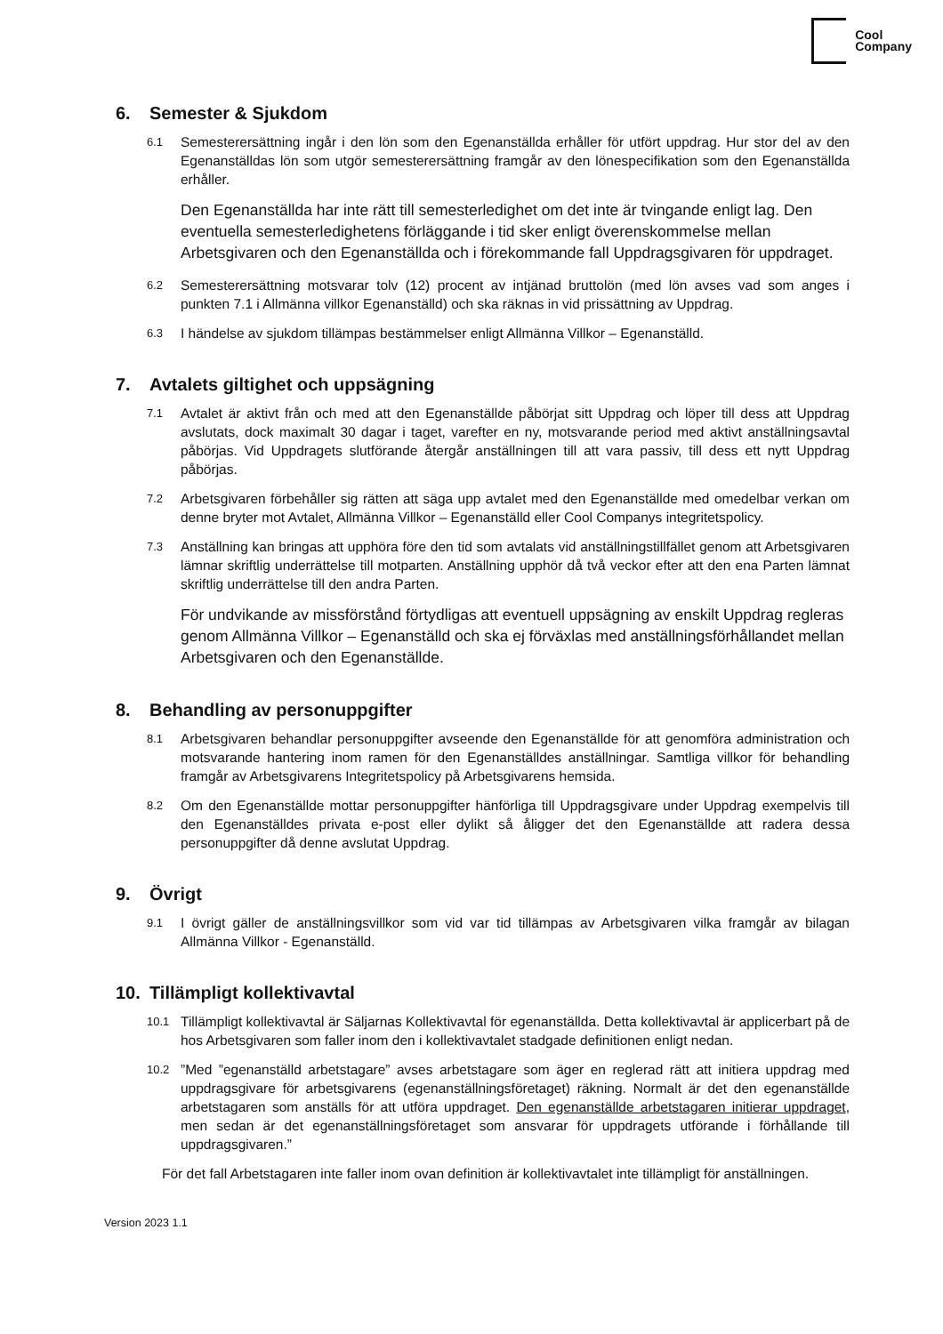Cool
Company
6. Semester & Sjukdom
6.1 Semesterersättning ingår i den lön som den Egenanställda erhåller för utfört uppdrag. Hur stor del av den Egenanställdas lön som utgör semesterersättning framgår av den lönespecifikation som den Egenanställda erhåller.
Den Egenanställda har inte rätt till semesterledighet om det inte är tvingande enligt lag. Den eventuella semesterledighetens förläggande i tid sker enligt överenskommelse mellan Arbetsgivaren och den Egenanställda och i förekommande fall Uppdragsgivaren för uppdraget.
6.2 Semesterersättning motsvarar tolv (12) procent av intjänad bruttolön (med lön avses vad som anges i punkten 7.1 i Allmänna villkor Egenanställd) och ska räknas in vid prissättning av Uppdrag.
6.3 I händelse av sjukdom tillämpas bestämmelser enligt Allmänna Villkor – Egenanställd.
7. Avtalets giltighet och uppsägning
7.1 Avtalet är aktivt från och med att den Egenanställde påbörjat sitt Uppdrag och löper till dess att Uppdrag avslutats, dock maximalt 30 dagar i taget, varefter en ny, motsvarande period med aktivt anställningsavtal påbörjas. Vid Uppdragets slutförande återgår anställningen till att vara passiv, till dess ett nytt Uppdrag påbörjas.
7.2 Arbetsgivaren förbehåller sig rätten att säga upp avtalet med den Egenanställde med omedelbar verkan om denne bryter mot Avtalet, Allmänna Villkor – Egenanställd eller Cool Companys integritetspolicy.
7.3 Anställning kan bringas att upphöra före den tid som avtalats vid anställningstillfället genom att Arbetsgivaren lämnar skriftlig underrättelse till motparten. Anställning upphör då två veckor efter att den ena Parten lämnat skriftlig underrättelse till den andra Parten.
För undvikande av missförstånd förtydligas att eventuell uppsägning av enskilt Uppdrag regleras genom Allmänna Villkor – Egenanställd och ska ej förväxlas med anställningsförhållandet mellan Arbetsgivaren och den Egenanställde.
8. Behandling av personuppgifter
8.1 Arbetsgivaren behandlar personuppgifter avseende den Egenanställde för att genomföra administration och motsvarande hantering inom ramen för den Egenanställdes anställningar. Samtliga villkor för behandling framgår av Arbetsgivarens Integritetspolicy på Arbetsgivarens hemsida.
8.2 Om den Egenanställde mottar personuppgifter hänförliga till Uppdragsgivare under Uppdrag exempelvis till den Egenanställdes privata e-post eller dylikt så åligger det den Egenanställde att radera dessa personuppgifter då denne avslutat Uppdrag.
9. Övrigt
9.1 I övrigt gäller de anställningsvillkor som vid var tid tillämpas av Arbetsgivaren vilka framgår av bilagan Allmänna Villkor - Egenanställd.
10. Tillämpligt kollektivavtal
10.1 Tillämpligt kollektivavtal är Säljarnas Kollektivavtal för egenanställda. Detta kollektivavtal är applicerbart på de hos Arbetsgivaren som faller inom den i kollektivavtalet stadgade definitionen enligt nedan.
10.2”Med ”egenanställd arbetstagare” avses arbetstagare som äger en reglerad rätt att initiera uppdrag med uppdragsgivare för arbetsgivarens (egenanställningsföretaget) räkning. Normalt är det den egenanställde arbetstagaren som anställs för att utföra uppdraget. Den egenanställde arbetstagaren initierar uppdraget, men sedan är det egenanställningsföretaget som ansvarar för uppdragets utförande i förhållande till uppdragsgivaren.”
För det fall Arbetstagaren inte faller inom ovan definition är kollektivavtalet inte tillämpligt för anställningen.
Version 2023 1.1